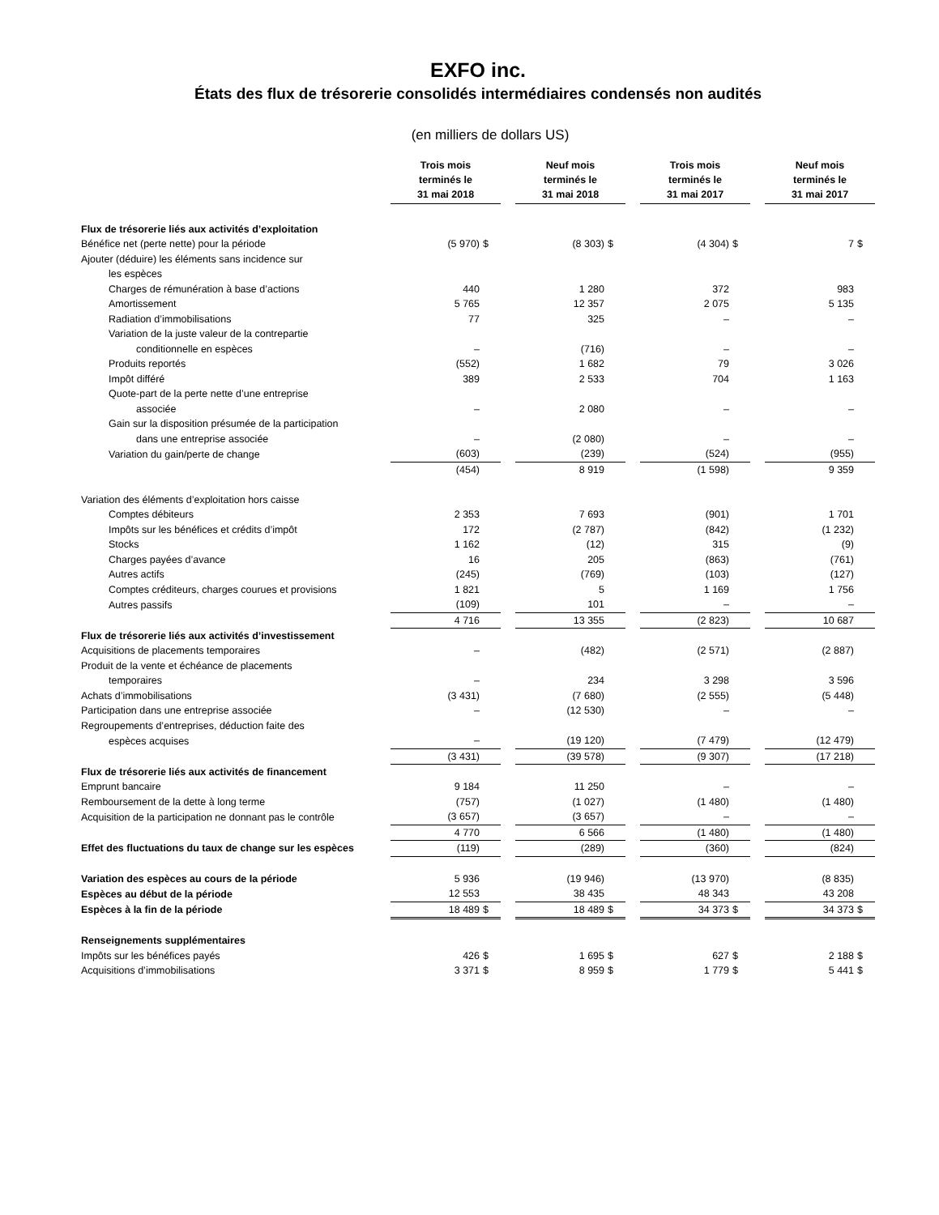EXFO inc.
États des flux de trésorerie consolidés intermédiaires condensés non audités
(en milliers de dollars US)
| | Trois mois terminés le 31 mai 2018 | | | Neuf mois terminés le 31 mai 2018 | | | Trois mois terminés le 31 mai 2017 | | | Neuf mois terminés le 31 mai 2017 | |
| Flux de trésorerie liés aux activités d’exploitation | | | | | | | | | | | |
| Bénéfice net (perte nette) pour la période | (5 970) | $ | | (8 303) | $ | | (4 304) | $ | | 7 | $ |
| Ajouter (déduire) les éléments sans incidence sur | | | | | | | | | | | |
| les espèces | | | | | | | | | | | |
| Charges de rémunération à base d’actions | 440 | | | 1 280 | | | 372 | | | 983 | |
| Amortissement | 5 765 | | | 12 357 | | | 2 075 | | | 5 135 | |
| Radiation d’immobilisations | 77 | | | 325 | | | – | | | – | |
| Variation de la juste valeur de la contrepartie | | | | | | | | | | | |
| conditionnelle en espèces | – | | | (716) | | | – | | | – | |
| Produits reportés | (552) | | | 1 682 | | | 79 | | | 3 026 | |
| Impôt différé | 389 | | | 2 533 | | | 704 | | | 1 163 | |
| Quote-part de la perte nette d’une entreprise | | | | | | | | | | | |
| associée | – | | | 2 080 | | | – | | | – | |
| Gain sur la disposition présumée de la participation | | | | | | | | | | | |
| dans une entreprise associée | – | | | (2 080) | | | – | | | – | |
| Variation du gain/perte de change | (603) | | | (239) | | | (524) | | | (955) | |
| | (454) | | | 8 919 | | | (1 598) | | | 9 359 | |
| Variation des éléments d’exploitation hors caisse | | | | | | | | | | | |
| Comptes débiteurs | 2 353 | | | 7 693 | | | (901) | | | 1 701 | |
| Impôts sur les bénéfices et crédits d’impôt | 172 | | | (2 787) | | | (842) | | | (1 232) | |
| Stocks | 1 162 | | | (12) | | | 315 | | | (9) | |
| Charges payées d’avance | 16 | | | 205 | | | (863) | | | (761) | |
| Autres actifs | (245) | | | (769) | | | (103) | | | (127) | |
| Comptes créditeurs, charges courues et provisions | 1 821 | | | 5 | | | 1 169 | | | 1 756 | |
| Autres passifs | (109) | | | 101 | | | – | | | – | |
| | 4 716 | | | 13 355 | | | (2 823) | | | 10 687 | |
| Flux de trésorerie liés aux activités d’investissement | | | | | | | | | | | |
| Acquisitions de placements temporaires | – | | | (482) | | | (2 571) | | | (2 887) | |
| Produit de la vente et échéance de placements | | | | | | | | | | | |
| temporaires | – | | | 234 | | | 3 298 | | | 3 596 | |
| Achats d’immobilisations | (3 431) | | | (7 680) | | | (2 555) | | | (5 448) | |
| Participation dans une entreprise associée | – | | | (12 530) | | | – | | | – | |
| Regroupements d’entreprises, déduction faite des | | | | | | | | | | | |
| espèces acquises | – | | | (19 120) | | | (7 479) | | | (12 479) | |
| | (3 431) | | | (39 578) | | | (9 307) | | | (17 218) | |
| Flux de trésorerie liés aux activités de financement | | | | | | | | | | | |
| Emprunt bancaire | 9 184 | | | 11 250 | | | – | | | – | |
| Remboursement de la dette à long terme | (757) | | | (1 027) | | | (1 480) | | | (1 480) | |
| Acquisition de la participation ne donnant pas le contrôle | (3 657) | | | (3 657) | | | – | | | – | |
| | 4 770 | | | 6 566 | | | (1 480) | | | (1 480) | |
| Effet des fluctuations du taux de change sur les espèces | (119) | | | (289) | | | (360) | | | (824) | |
| Variation des espèces au cours de la période | 5 936 | | | (19 946) | | | (13 970) | | | (8 835) | |
| Espèces au début de la période | 12 553 | | | 38 435 | | | 48 343 | | | 43 208 | |
| Espèces à la fin de la période | 18 489 | $ | | 18 489 | $ | | 34 373 | $ | | 34 373 | $ |
| Renseignements supplémentaires | | | | | | | | | | | |
| Impôts sur les bénéfices payés | 426 | $ | | 1 695 | $ | | 627 | $ | | 2 188 | $ |
| Acquisitions d’immobilisations | 3 371 | $ | | 8 959 | $ | | 1 779 | $ | | 5 441 | $ |